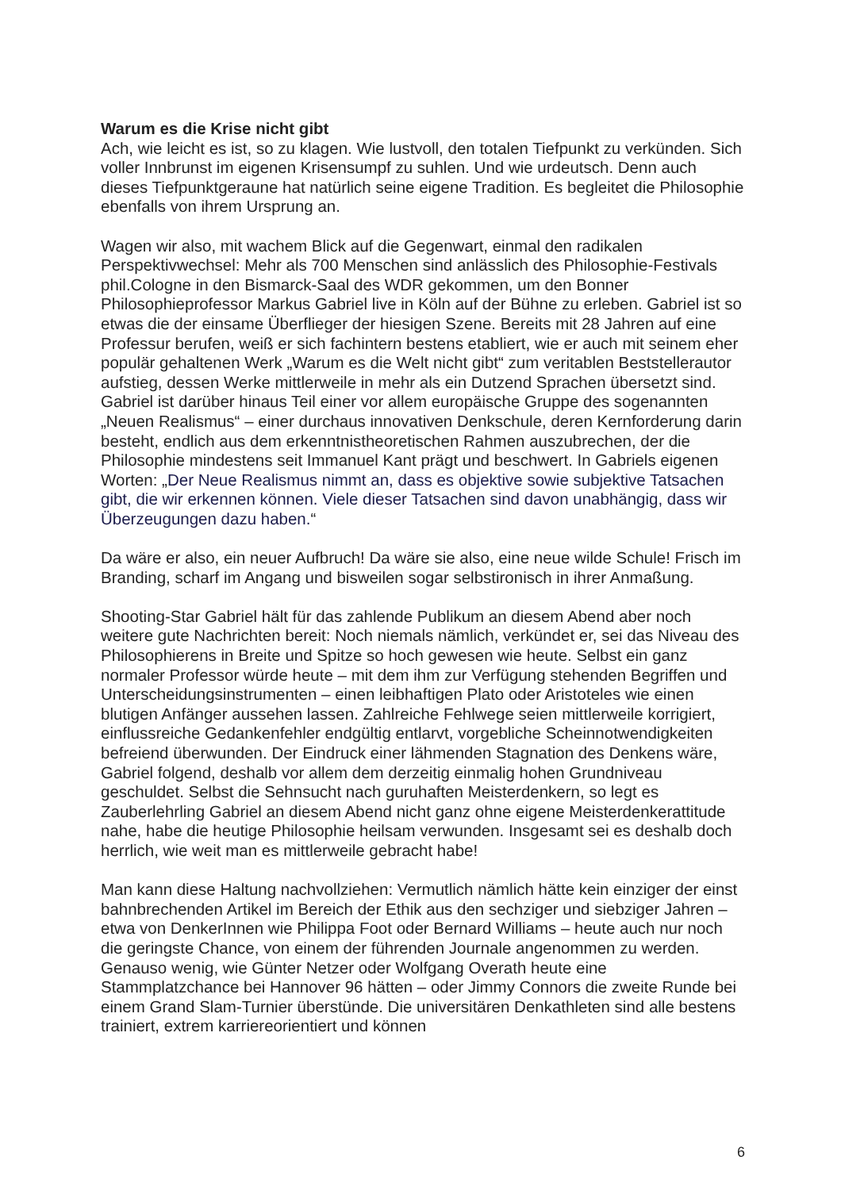Warum es die Krise nicht gibt
Ach, wie leicht es ist, so zu klagen. Wie lustvoll, den totalen Tiefpunkt zu verkünden. Sich voller Innbrunst im eigenen Krisensumpf zu suhlen. Und wie urdeutsch. Denn auch dieses Tiefpunktgeraune hat natürlich seine eigene Tradition. Es begleitet die Philosophie ebenfalls von ihrem Ursprung an.
Wagen wir also, mit wachem Blick auf die Gegenwart, einmal den radikalen Perspektivwechsel: Mehr als 700 Menschen sind anlässlich des Philosophie-Festivals phil.Cologne in den Bismarck-Saal des WDR gekommen, um den Bonner Philosophieprofessor Markus Gabriel live in Köln auf der Bühne zu erleben. Gabriel ist so etwas die der einsame Überflieger der hiesigen Szene. Bereits mit 28 Jahren auf eine Professur berufen, weiß er sich fachintern bestens etabliert, wie er auch mit seinem eher populär gehaltenen Werk „Warum es die Welt nicht gibt“ zum veritablen Beststellerautor aufstieg, dessen Werke mittlerweile in mehr als ein Dutzend Sprachen übersetzt sind. Gabriel ist darüber hinaus Teil einer vor allem europäische Gruppe des sogenannten „Neuen Realismus“ – einer durchaus innovativen Denkschule, deren Kernforderung darin besteht, endlich aus dem erkenntnistheoretischen Rahmen auszubrechen, der die Philosophie mindestens seit Immanuel Kant prägt und beschwert. In Gabriels eigenen Worten: „Der Neue Realismus nimmt an, dass es objektive sowie subjektive Tatsachen gibt, die wir erkennen können. Viele dieser Tatsachen sind davon unabhängig, dass wir Überzeugungen dazu haben.“
Da wäre er also, ein neuer Aufbruch! Da wäre sie also, eine neue wilde Schule! Frisch im Branding, scharf im Angang und bisweilen sogar selbstironisch in ihrer Anmaßung.
Shooting-Star Gabriel hält für das zahlende Publikum an diesem Abend aber noch weitere gute Nachrichten bereit: Noch niemals nämlich, verkündet er, sei das Niveau des Philosophierens in Breite und Spitze so hoch gewesen wie heute. Selbst ein ganz normaler Professor würde heute – mit dem ihm zur Verfügung stehenden Begriffen und Unterscheidungsinstrumenten – einen leibhaftigen Plato oder Aristoteles wie einen blutigen Anfänger aussehen lassen. Zahlreiche Fehlwege seien mittlerweile korrigiert, einflussreiche Gedankenfehler endgültig entlarvt, vorgebliche Scheinnotwendigkeiten befreiend überwunden. Der Eindruck einer lähmenden Stagnation des Denkens wäre, Gabriel folgend, deshalb vor allem dem derzeitig einmalig hohen Grundniveau geschuldet. Selbst die Sehnsucht nach guruhaften Meisterdenkern, so legt es Zauberlehrling Gabriel an diesem Abend nicht ganz ohne eigene Meisterdenkerattitude nahe, habe die heutige Philosophie heilsam verwunden. Insgesamt sei es deshalb doch herrlich, wie weit man es mittlerweile gebracht habe!
Man kann diese Haltung nachvollziehen: Vermutlich nämlich hätte kein einziger der einst bahnbrechenden Artikel im Bereich der Ethik aus den sechziger und siebziger Jahren – etwa von DenkerInnen wie Philippa Foot oder Bernard Williams – heute auch nur noch die geringste Chance, von einem der führenden Journale angenommen zu werden. Genauso wenig, wie Günter Netzer oder Wolfgang Overath heute eine Stammplatzchance bei Hannover 96 hätten – oder Jimmy Connors die zweite Runde bei einem Grand Slam-Turnier überstünde. Die universitären Denkathleten sind alle bestens trainiert, extrem karriereorientiert und können
6